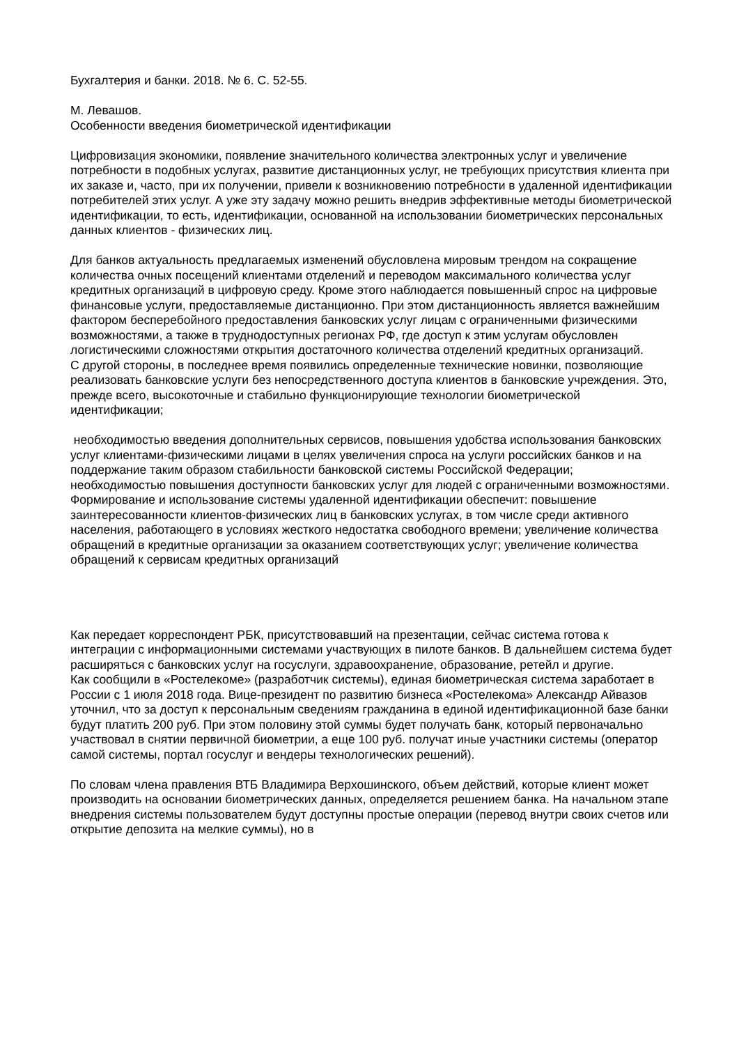Бухгалтерия и банки. 2018. № 6. С. 52-55.
М. Левашов.
Особенности введения биометрической идентификации
Цифровизация экономики, появление значительного количества электронных услуг и увеличение потребности в подобных услугах, развитие дистанционных услуг, не требующих присутствия клиента при их заказе и, часто, при их получении, привели к возникновению потребности в удаленной идентификации потребителей этих услуг. А уже эту задачу можно решить внедрив эффективные методы биометрической идентификации, то есть, идентификации, основанной на использовании биометрических персональных данных клиентов - физических лиц.
Для банков актуальность предлагаемых изменений обусловлена мировым трендом на сокращение количества очных посещений клиентами отделений и переводом максимального количества услуг кредитных организаций в цифровую среду. Кроме этого наблюдается повышенный спрос на цифровые финансовые услуги, предоставляемые дистанционно. При этом дистанционность является важнейшим фактором бесперебойного предоставления банковских услуг лицам с ограниченными физическими возможностями, а также в труднодоступных регионах РФ, где доступ к этим услугам обусловлен логистическими сложностями открытия достаточного количества отделений кредитных организаций.
С другой стороны, в последнее время появились определенные технические новинки, позволяющие реализовать банковские услуги без непосредственного доступа клиентов в банковские учреждения. Это, прежде всего, высокоточные и стабильно функционирующие технологии биометрической идентификации;
необходимостью введения дополнительных сервисов, повышения удобства использования банковских услуг клиентами-физическими лицами в целях увеличения спроса на услуги российских банков и на поддержание таким образом стабильности банковской системы Российской Федерации;
необходимостью повышения доступности банковских услуг для людей с ограниченными возможностями. Формирование и использование системы удаленной идентификации обеспечит: повышение заинтересованности клиентов-физических лиц в банковских услугах, в том числе среди активного населения, работающего в условиях жесткого недостатка свободного времени; увеличение количества обращений в кредитные организации за оказанием соответствующих услуг; увеличение количества обращений к сервисам кредитных организаций
Как передает корреспондент РБК, присутствовавший на презентации, сейчас система готова к интеграции с информационными системами участвующих в пилоте банков. В дальнейшем система будет расширяться с банковских услуг на госуслуги, здравоохранение, образование, ретейл и другие.
Как сообщили в «Ростелекоме» (разработчик системы), единая биометрическая система заработает в России с 1 июля 2018 года. Вице-президент по развитию бизнеса «Ростелекома» Александр Айвазов уточнил, что за доступ к персональным сведениям гражданина в единой идентификационной базе банки будут платить 200 руб. При этом половину этой суммы будет получать банк, который первоначально участвовал в снятии первичной биометрии, а еще 100 руб. получат иные участники системы (оператор самой системы, портал госуслуг и вендеры технологических решений).
По словам члена правления ВТБ Владимира Верхошинского, объем действий, которые клиент может производить на основании биометрических данных, определяется решением банка. На начальном этапе внедрения системы пользователем будут доступны простые операции (перевод внутри своих счетов или открытие депозита на мелкие суммы), но в